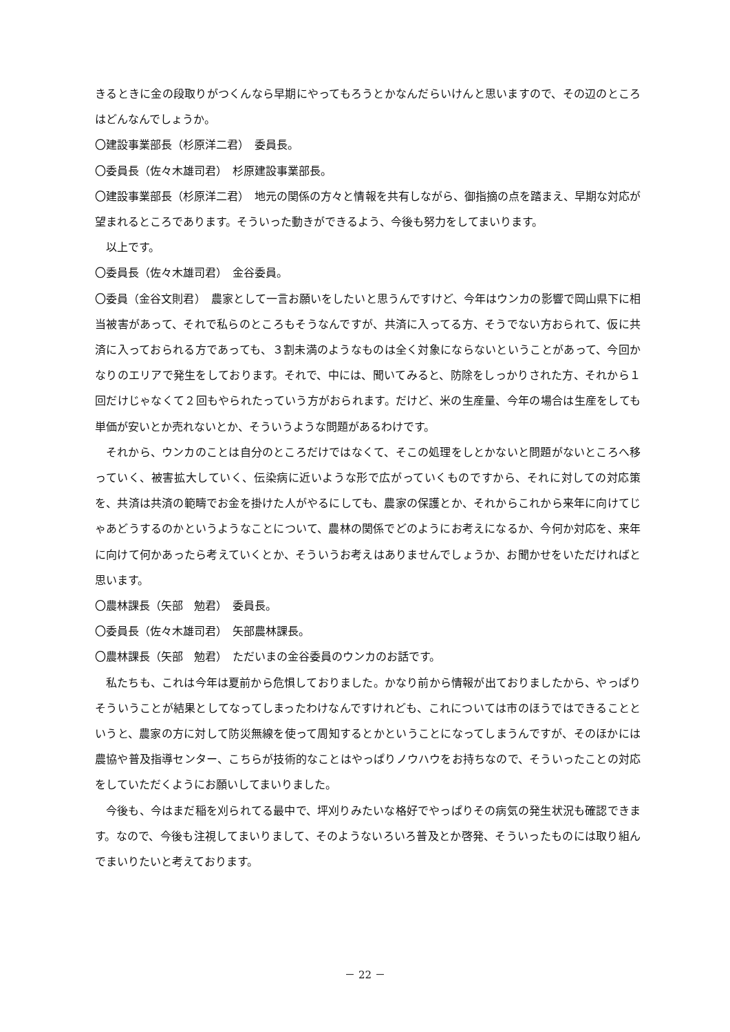きるときに金の段取りがつくんなら早期にやってもろうとかなんだらいけんと思いますので、その辺のところはどんなんでしょうか。
〇建設事業部長（杉原洋二君）　委員長。
〇委員長（佐々木雄司君）　杉原建設事業部長。
〇建設事業部長（杉原洋二君）　地元の関係の方々と情報を共有しながら、御指摘の点を踏まえ、早期な対応が望まれるところであります。そういった動きができるよう、今後も努力をしてまいります。
以上です。
〇委員長（佐々木雄司君）　金谷委員。
〇委員（金谷文則君）　農家として一言お願いをしたいと思うんですけど、今年はウンカの影響で岡山県下に相当被害があって、それで私らのところもそうなんですが、共済に入ってる方、そうでない方おられて、仮に共済に入っておられる方であっても、３割未満のようなものは全く対象にならないということがあって、今回かなりのエリアで発生をしております。それで、中には、聞いてみると、防除をしっかりされた方、それから１回だけじゃなくて２回もやられたっていう方がおられます。だけど、米の生産量、今年の場合は生産をしても単価が安いとか売れないとか、そういうような問題があるわけです。
それから、ウンカのことは自分のところだけではなくて、そこの処理をしとかないと問題がないところへ移っていく、被害拡大していく、伝染病に近いような形で広がっていくものですから、それに対しての対応策を、共済は共済の範疇でお金を掛けた人がやるにしても、農家の保護とか、それからこれから来年に向けてじゃあどうするのかというようなことについて、農林の関係でどのようにお考えになるか、今何か対応を、来年に向けて何かあったら考えていくとか、そういうお考えはありませんでしょうか、お聞かせをいただければと思います。
〇農林課長（矢部　勉君）　委員長。
〇委員長（佐々木雄司君）　矢部農林課長。
〇農林課長（矢部　勉君）　ただいまの金谷委員のウンカのお話です。
私たちも、これは今年は夏前から危惧しておりました。かなり前から情報が出ておりましたから、やっぱりそういうことが結果としてなってしまったわけなんですけれども、これについては市のほうではできることというと、農家の方に対して防災無線を使って周知するとかということになってしまうんですが、そのほかには農協や普及指導センター、こちらが技術的なことはやっぱりノウハウをお持ちなので、そういったことの対応をしていただくようにお願いしてまいりました。
今後も、今はまだ稲を刈られてる最中で、坪刈りみたいな格好でやっぱりその病気の発生状況も確認できます。なので、今後も注視してまいりまして、そのようないろいろ普及とか啓発、そういったものには取り組んでまいりたいと考えております。
－ 22 －